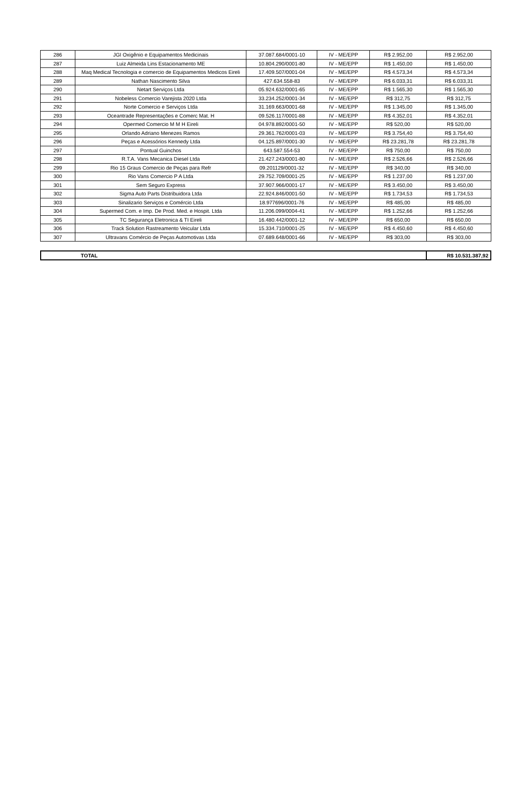| 286 | JGI Oxigênio e Equipamentos Medicinais | 37.087.684/0001-10 | IV - ME/EPP | R$ 2.952,00 | R$ 2.952,00 |
| 287 | Luiz Almeida Lins Estacionamento ME | 10.804.290/0001-80 | IV - ME/EPP | R$ 1.450,00 | R$ 1.450,00 |
| 288 | Maq Medical Tecnologia e comercio de Equipamentos Medicos Eireli | 17.409.507/0001-04 | IV - ME/EPP | R$ 4.573,34 | R$ 4.573,34 |
| 289 | Nathan Nascimento Silva | 427.634.558-83 | IV - ME/EPP | R$ 6.033,31 | R$ 6.033,31 |
| 290 | Netart Serviços Ltda | 05.924.632/0001-65 | IV - ME/EPP | R$ 1.565,30 | R$ 1.565,30 |
| 291 | Nobeless Comercio Varejista 2020 Ltda | 33.234.252/0001-34 | IV - ME/EPP | R$ 312,75 | R$ 312,75 |
| 292 | Norte Comercio e Serviços Ltda | 31.169.663/0001-68 | IV - ME/EPP | R$ 1.345,00 | R$ 1.345,00 |
| 293 | Oceantrade Representações e Comerc Mat. H | 09.526.117/0001-88 | IV - ME/EPP | R$ 4.352,01 | R$ 4.352,01 |
| 294 | Opermed Comercio M M H Eireli | 04.978.892/0001-50 | IV - ME/EPP | R$ 520,00 | R$ 520,00 |
| 295 | Orlando Adriano Menezes Ramos | 29.361.762/0001-03 | IV - ME/EPP | R$ 3.754,40 | R$ 3.754,40 |
| 296 | Peças e Acessórios Kennedy Ltda | 04.125.897/0001-30 | IV - ME/EPP | R$ 23.281,78 | R$ 23.281,78 |
| 297 | Pontual Guinchos | 643.587.554-53 | IV - ME/EPP | R$ 750,00 | R$ 750,00 |
| 298 | R.T.A. Vans Mecanica Diesel Ltda | 21.427.243/0001-80 | IV - ME/EPP | R$ 2.526,66 | R$ 2.526,66 |
| 299 | Rio 15 Graus Comercio de Peças para Refr | 09.201129/0001-32 | IV - ME/EPP | R$ 340,00 | R$ 340,00 |
| 300 | Rio Vans Comercio P A Ltda | 29.752.709/0001-25 | IV - ME/EPP | R$ 1.237,00 | R$ 1.237,00 |
| 301 | Sem Seguro Express | 37.907.966/0001-17 | IV - ME/EPP | R$ 3.450,00 | R$ 3.450,00 |
| 302 | Sigma Auto Parts Distribuidora Ltda | 22.924.846/0001-50 | IV - ME/EPP | R$ 1.734,53 | R$ 1.734,53 |
| 303 | Sinalizario Serviços e Comércio Ltda | 18.977696/0001-76 | IV - ME/EPP | R$ 485,00 | R$ 485,00 |
| 304 | Supermed Com. e Imp. De Prod. Med. e Hospit. Ltda | 11.206.099/0004-41 | IV - ME/EPP | R$ 1.252,66 | R$ 1.252,66 |
| 305 | TC Segurança Eletronica & TI Eireli | 16.480.442/0001-12 | IV - ME/EPP | R$ 650,00 | R$ 650,00 |
| 306 | Track Solution Rastreamento Veicular Ltda | 15.334.710/0001-25 | IV - ME/EPP | R$ 4.450,60 | R$ 4.450,60 |
| 307 | Ultravans Comércio de Peças Automotivas Ltda | 07.689.648/0001-66 | IV - ME/EPP | R$ 303,00 | R$ 303,00 |
| | TOTAL | R$ 10.531.387,92 |